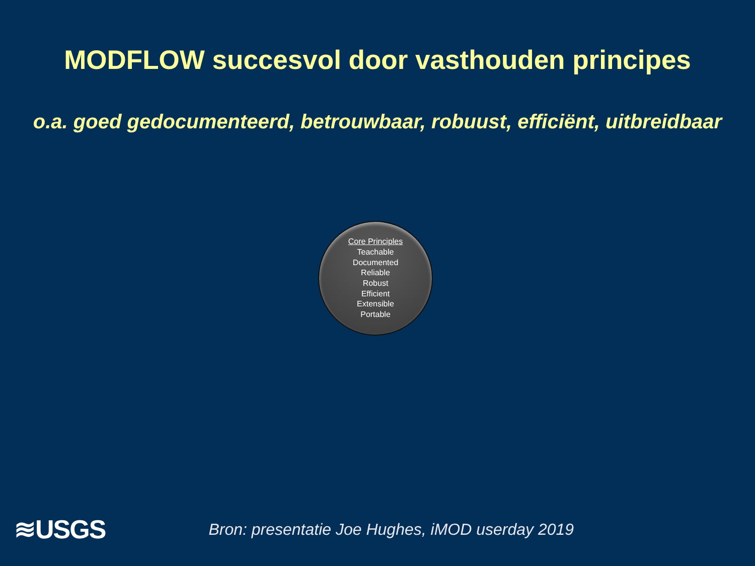MODFLOW succesvol door vasthouden principes
o.a. goed gedocumenteerd, betrouwbaar, robuust, efficiënt, uitbreidbaar
Core Principles
Teachable
Documented
Reliable
Robust
Efficient
Extensible
Portable
≋USGS
Bron: presentatie Joe Hughes, iMOD userday 2019